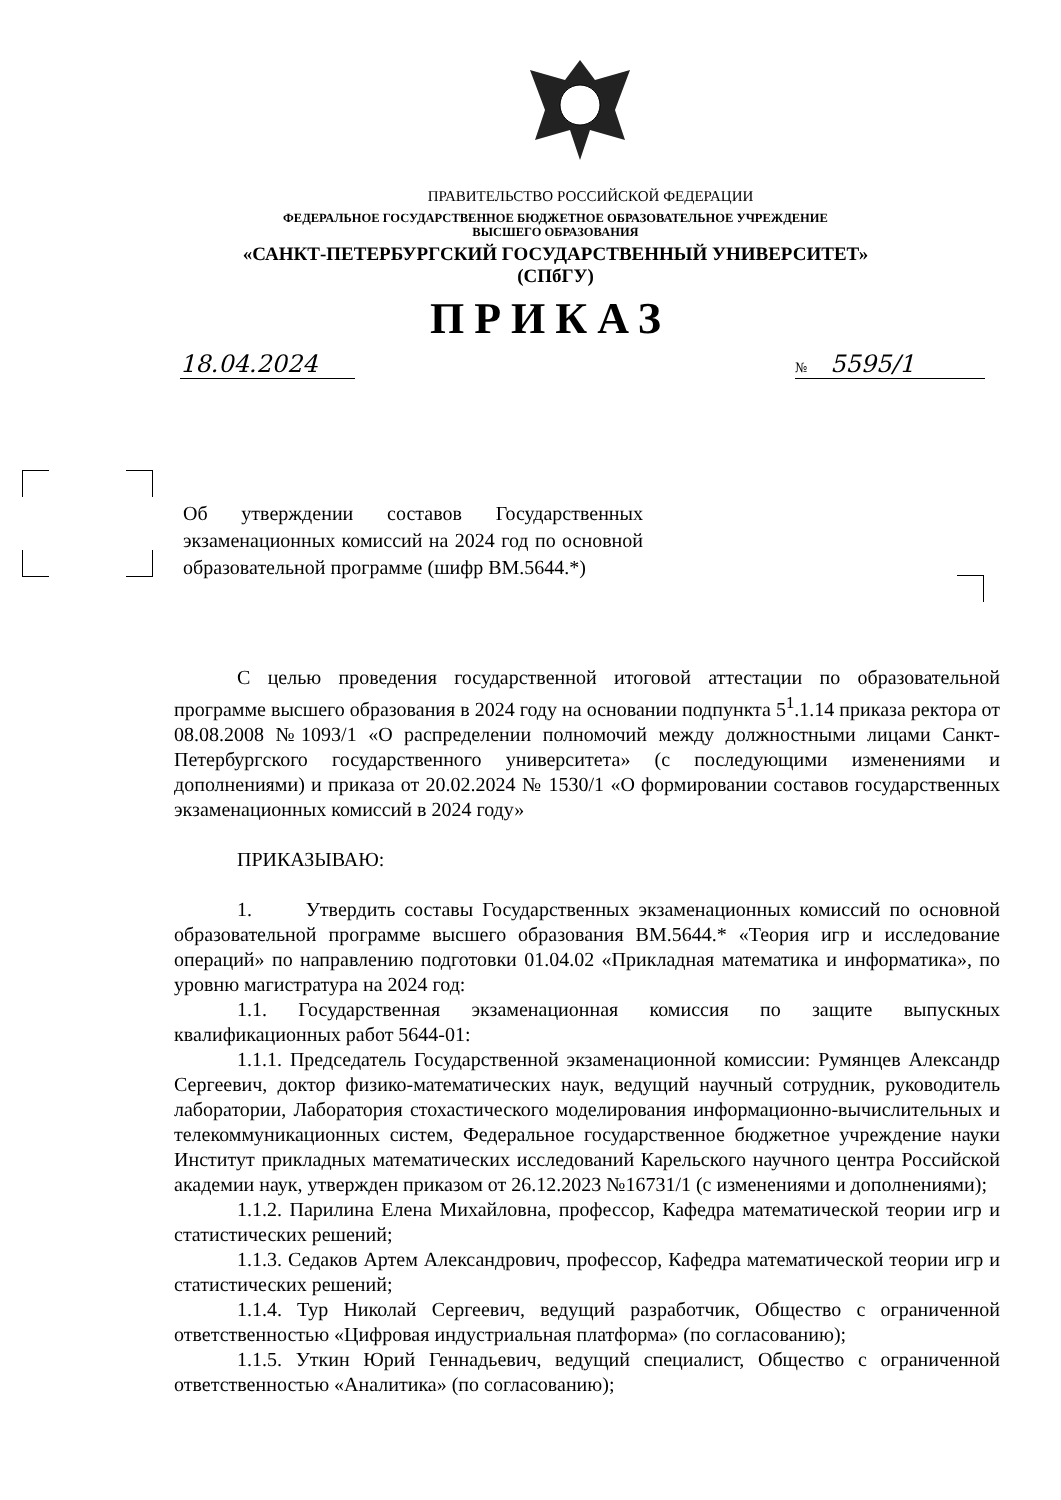ПРАВИТЕЛЬСТВО РОССИЙСКОЙ ФЕДЕРАЦИИ
ФЕДЕРАЛЬНОЕ ГОСУДАРСТВЕННОЕ БЮДЖЕТНОЕ ОБРАЗОВАТЕЛЬНОЕ УЧРЕЖДЕНИЕ
ВЫСШЕГО ОБРАЗОВАНИЯ
«САНКТ-ПЕТЕРБУРГСКИЙ ГОСУДАРСТВЕННЫЙ УНИВЕРСИТЕТ»
(СПбГУ)
ПРИКАЗ
18.04.2024 № 5595/1
Об утверждении составов Государственных экзаменационных комиссий на 2024 год по основной образовательной программе (шифр ВМ.5644.*)
С целью проведения государственной итоговой аттестации по образовательной программе высшего образования в 2024 году на основании подпункта 5<sup>1</sup>.1.14 приказа ректора от 08.08.2008 №1093/1 «О распределении полномочий между должностными лицами Санкт-Петербургского государственного университета» (с последующими изменениями и дополнениями) и приказа от 20.02.2024 № 1530/1 «О формировании составов государственных экзаменационных комиссий в 2024 году»
ПРИКАЗЫВАЮ:
1. Утвердить составы Государственных экзаменационных комиссий по основной образовательной программе высшего образования ВМ.5644.* «Теория игр и исследование операций» по направлению подготовки 01.04.02 «Прикладная математика и информатика», по уровню магистратура на 2024 год:
1.1. Государственная экзаменационная комиссия по защите выпускных квалификационных работ 5644-01:
1.1.1. Председатель Государственной экзаменационной комиссии: Румянцев Александр Сергеевич, доктор физико-математических наук, ведущий научный сотрудник, руководитель лаборатории, Лаборатория стохастического моделирования информационно-вычислительных и телекоммуникационных систем, Федеральное государственное бюджетное учреждение науки Институт прикладных математических исследований Карельского научного центра Российской академии наук, утвержден приказом от 26.12.2023 №16731/1 (с изменениями и дополнениями);
1.1.2. Парилина Елена Михайловна, профессор, Кафедра математической теории игр и статистических решений;
1.1.3. Седаков Артем Александрович, профессор, Кафедра математической теории игр и статистических решений;
1.1.4. Тур Николай Сергеевич, ведущий разработчик, Общество с ограниченной ответственностью «Цифровая индустриальная платформа» (по согласованию);
1.1.5. Уткин Юрий Геннадьевич, ведущий специалист, Общество с ограниченной ответственностью «Аналитика» (по согласованию);